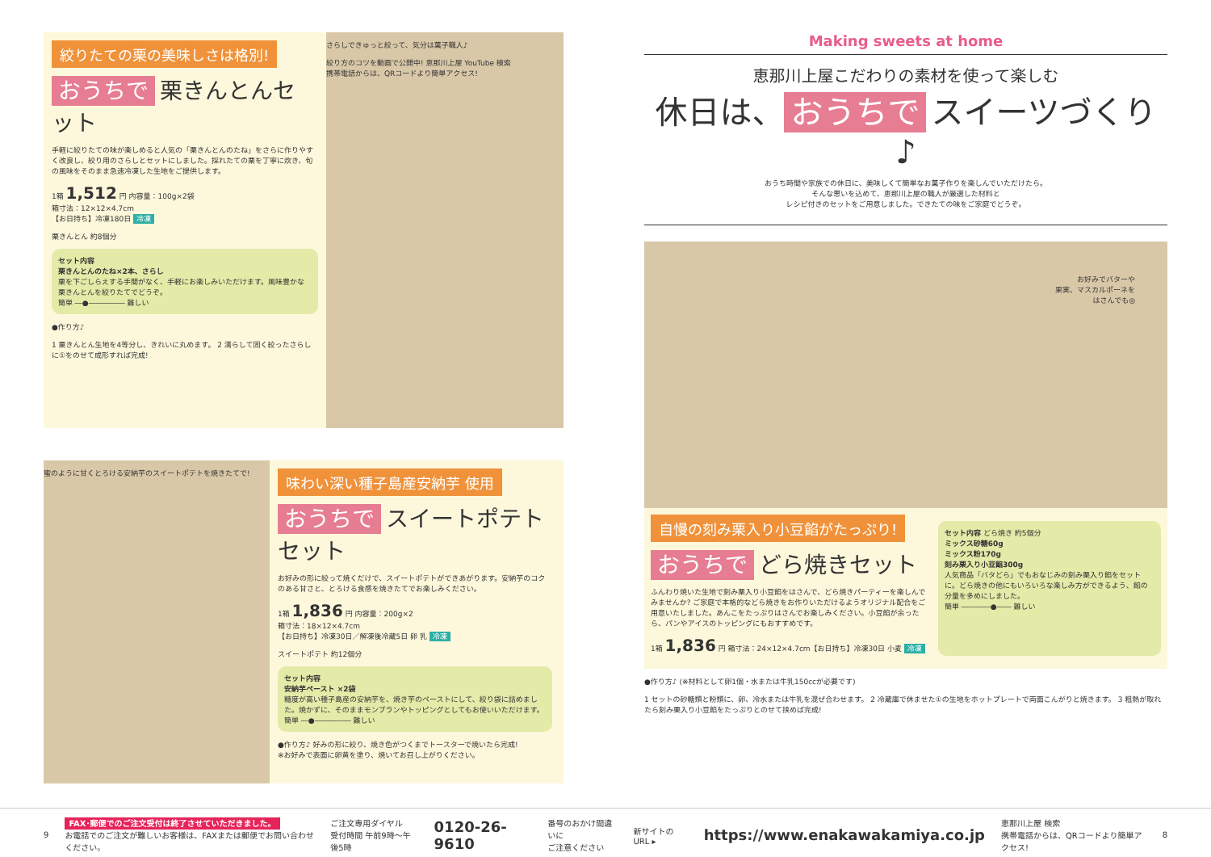絞りたての栗の美味しさは格別!
おうちで 栗きんとんセット
手軽に絞りたての味が楽しめると人気の「栗きんとんのたね」をさらに作りやすく改良し、絞り用のさらしとセットにしました。採れたての栗を丁寧に炊き、旬の風味をそのまま急速冷凍した生地をご提供します。
1箱 1,512 円 内容量：100g×2袋
箱寸法：12×12×4.7cm
【お日持ち】冷凍180日 冷凍
栗きんとん 約8個分
セット内容
栗きんとんのたね×2本、さらし
栗を下ごしらえする手間がなく、手軽にお楽しみいただけます。風味豊かな栗きんとんを絞りたてでどうぞ。
簡単 ―●――――― 難しい
●作り方♪
1 栗きんとん生地を4等分し、きれいに丸めます。 2 濡らして固く絞ったさらしに①をのせて成形すれば完成!
さらしできゅっと絞って、気分は菓子職人♪
絞り方のコツを動画で公開中! 恵那川上屋 YouTube 検索
携帯電話からは、QRコードより簡単アクセス!
蜜のように甘くとろける安納芋のスイートポテトを焼きたてで!
味わい深い種子島産安納芋 使用
おうちで スイートポテトセット
お好みの形に絞って焼くだけで、スイートポテトができあがります。安納芋のコクのある甘さと、とろける食感を焼きたてでお楽しみください。
1箱 1,836 円 内容量：200g×2
箱寸法：18×12×4.7cm
【お日持ち】冷凍30日／解凍後冷蔵5日 卵 乳 冷凍
スイートポテト 約12個分
セット内容
安納芋ペースト ×2袋
糖度が高い種子島産の安納芋を、焼き芋のペーストにして、絞り袋に詰めました。焼かずに、そのままモンブランやトッピングとしてもお使いいただけます。
簡単 ―●――――― 難しい
●作り方♪ 好みの形に絞り、焼き色がつくまでトースターで焼いたら完成!
※お好みで表面に卵黄を塗り、焼いてお召し上がりください。
Making sweets at home
恵那川上屋こだわりの素材を使って楽しむ
休日は、 おうちで スイーツづくり♪
おうち時間や家族での休日に、美味しくて簡単なお菓子作りを楽しんでいただけたら。
そんな思いを込めて、恵那川上屋の職人が厳選した材料と
レシピ付きのセットをご用意しました。できたての味をご家庭でどうぞ。
お好みでバターや
果実、マスカルポーネを
はさんでも◎
自慢の刻み栗入り小豆餡がたっぷり!
おうちで どら焼きセット
ふんわり焼いた生地で刻み栗入り小豆餡をはさんで、どら焼きパーティーを楽しんでみませんか? ご家庭で本格的などら焼きをお作りいただけるようオリジナル配合をご用意いたしました。あんこをたっぷりはさんでお楽しみください。小豆餡が余ったら、パンやアイスのトッピングにもおすすめです。
1箱 1,836 円 箱寸法：24×12×4.7cm【お日持ち】冷凍30日 小麦 冷凍
セット内容 どら焼き 約5個分
ミックス砂糖60g
ミックス粉170g
刻み栗入り小豆餡300g
人気商品「バタどら」でもおなじみの刻み栗入り餡をセットに。どら焼きの他にもいろいろな楽しみ方ができるよう、餡の分量を多めにしました。
簡単 ――――●―― 難しい
●作り方♪ (※材料として卵1個・水または牛乳150ccが必要です)
1 セットの砂糖類と粉類に、卵、冷水または牛乳を混ぜ合わせます。 2 冷蔵庫で休ませた①の生地をホットプレートで両面こんがりと焼きます。 3 粗熱が取れたら刻み栗入り小豆餡をたっぷりとのせて挟めば完成!
9
FAX･郵便でのご注文受付は終了させていただきました。
お電話でのご注文が難しいお客様は、FAXまたは郵便でお問い合わせください。
ご注文専用ダイヤル
受付時間 午前9時〜午後5時
0120-26-9610
番号のおかけ間違いに
ご注意ください
新サイトのURL ▸
https://www.enakawakamiya.co.jp
恵那川上屋 検索
携帯電話からは、QRコードより簡単アクセス!
8